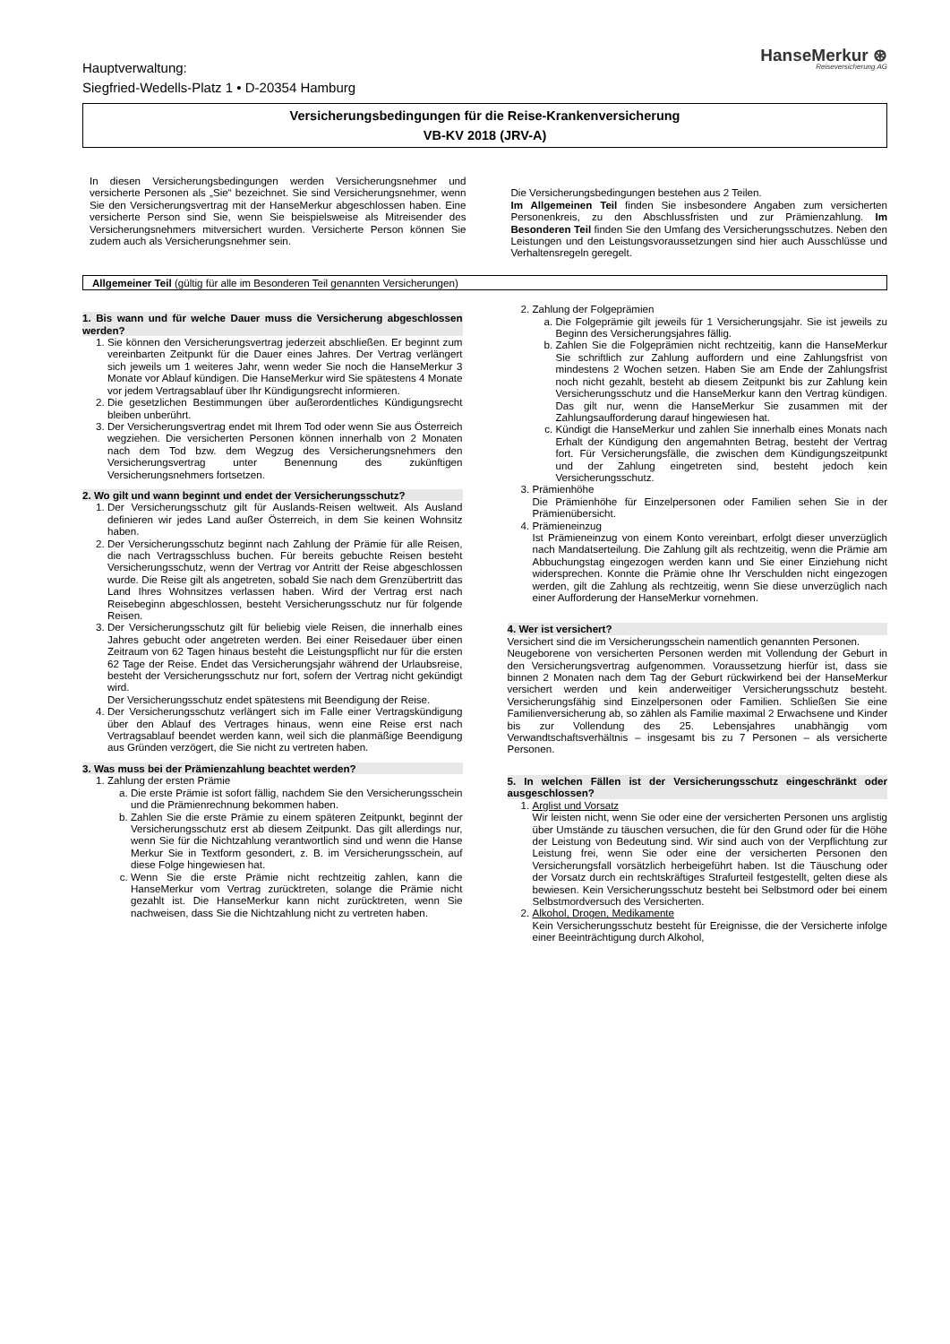Hauptverwaltung:
Siegfried-Wedells-Platz 1 • D-20354 Hamburg
HanseMerkur ⊛
Reiseversicherung AG
Versicherungsbedingungen für die Reise-Krankenversicherung
VB-KV 2018 (JRV-A)
In diesen Versicherungsbedingungen werden Versicherungsnehmer und versicherte Personen als „Sie“ bezeichnet. Sie sind Versicherungsnehmer, wenn Sie den Versicherungsvertrag mit der HanseMerkur abgeschlossen haben. Eine versicherte Person sind Sie, wenn Sie beispielsweise als Mitreisender des Versicherungsnehmers mitversichert wurden. Versicherte Person können Sie zudem auch als Versicherungsnehmer sein.
Die Versicherungsbedingungen bestehen aus 2 Teilen.
Im Allgemeinen Teil finden Sie insbesondere Angaben zum versicherten Personenkreis, zu den Abschlussfristen und zur Prämienzahlung. Im Besonderen Teil finden Sie den Umfang des Versicherungsschutzes. Neben den Leistungen und den Leistungsvoraussetzungen sind hier auch Ausschlüsse und Verhaltensregeln geregelt.
Allgemeiner Teil (gültig für alle im Besonderen Teil genannten Versicherungen)
1. Bis wann und für welche Dauer muss die Versicherung abgeschlossen werden?
1. Sie können den Versicherungsvertrag jederzeit abschließen. Er beginnt zum vereinbarten Zeitpunkt für die Dauer eines Jahres. Der Vertrag verlängert sich jeweils um 1 weiteres Jahr, wenn weder Sie noch die HanseMerkur 3 Monate vor Ablauf kündigen. Die HanseMerkur wird Sie spätestens 4 Monate vor jedem Vertragsablauf über Ihr Kündigungsrecht informieren.
2. Die gesetzlichen Bestimmungen über außerordentliches Kündigungsrecht bleiben unberührt.
3. Der Versicherungsvertrag endet mit Ihrem Tod oder wenn Sie aus Österreich wegziehen. Die versicherten Personen können innerhalb von 2 Monaten nach dem Tod bzw. dem Wegzug des Versicherungsnehmers den Versicherungsvertrag unter Benennung des zukünftigen Versicherungsnehmers fortsetzen.
2. Wo gilt und wann beginnt und endet der Versicherungsschutz?
1. Der Versicherungsschutz gilt für Auslands-Reisen weltweit. Als Ausland definieren wir jedes Land außer Österreich, in dem Sie keinen Wohnsitz haben.
2. Der Versicherungsschutz beginnt nach Zahlung der Prämie für alle Reisen, die nach Vertragsschluss buchen. Für bereits gebuchte Reisen besteht Versicherungsschutz, wenn der Vertrag vor Antritt der Reise abgeschlossen wurde. Die Reise gilt als angetreten, sobald Sie nach dem Grenzübertritt das Land Ihres Wohnsitzes verlassen haben. Wird der Vertrag erst nach Reisebeginn abgeschlossen, besteht Versicherungsschutz nur für folgende Reisen.
3. Der Versicherungsschutz gilt für beliebig viele Reisen, die innerhalb eines Jahres gebucht oder angetreten werden. Bei einer Reisedauer über einen Zeitraum von 62 Tagen hinaus besteht die Leistungspflicht nur für die ersten 62 Tage der Reise. Endet das Versicherungsjahr während der Urlaubsreise, besteht der Versicherungsschutz nur fort, sofern der Vertrag nicht gekündigt wird.
Der Versicherungsschutz endet spätestens mit Beendigung der Reise.
4. Der Versicherungsschutz verlängert sich im Falle einer Vertragskündigung über den Ablauf des Vertrages hinaus, wenn eine Reise erst nach Vertragsablauf beendet werden kann, weil sich die planmäßige Beendigung aus Gründen verzögert, die Sie nicht zu vertreten haben.
3. Was muss bei der Prämienzahlung beachtet werden?
1. Zahlung der ersten Prämie
a. Die erste Prämie ist sofort fällig, nachdem Sie den Versicherungsschein und die Prämienrechnung bekommen haben.
b. Zahlen Sie die erste Prämie zu einem späteren Zeitpunkt, beginnt der Versicherungsschutz erst ab diesem Zeitpunkt. Das gilt allerdings nur, wenn Sie für die Nichtzahlung verantwortlich sind und wenn die Hanse Merkur Sie in Textform gesondert, z. B. im Versicherungsschein, auf diese Folge hingewiesen hat.
c. Wenn Sie die erste Prämie nicht rechtzeitig zahlen, kann die HanseMerkur vom Vertrag zurücktreten, solange die Prämie nicht gezahlt ist. Die HanseMerkur kann nicht zurücktreten, wenn Sie nachweisen, dass Sie die Nichtzahlung nicht zu vertreten haben.
2. Zahlung der Folgeprämien
a. Die Folgeprämie gilt jeweils für 1 Versicherungsjahr. Sie ist jeweils zu Beginn des Versicherungsjahres fällig.
b. Zahlen Sie die Folgeprämien nicht rechtzeitig, kann die HanseMerkur Sie schriftlich zur Zahlung auffordern und eine Zahlungsfrist von mindestens 2 Wochen setzen. Haben Sie am Ende der Zahlungsfrist noch nicht gezahlt, besteht ab diesem Zeitpunkt bis zur Zahlung kein Versicherungsschutz und die HanseMerkur kann den Vertrag kündigen. Das gilt nur, wenn die HanseMerkur Sie zusammen mit der Zahlungsaufforderung darauf hingewiesen hat.
c. Kündigt die HanseMerkur und zahlen Sie innerhalb eines Monats nach Erhalt der Kündigung den angemahnten Betrag, besteht der Vertrag fort. Für Versicherungsfälle, die zwischen dem Kündigungszeitpunkt und der Zahlung eingetreten sind, besteht jedoch kein Versicherungsschutz.
3. Prämienhöhe
Die Prämienhöhe für Einzelpersonen oder Familien sehen Sie in der Prämienübersicht.
4. Prämieneinzug
Ist Prämieneinzug von einem Konto vereinbart, erfolgt dieser unverzüglich nach Mandatserteilung. Die Zahlung gilt als rechtzeitig, wenn die Prämie am Abbuchungstag eingezogen werden kann und Sie einer Einziehung nicht widersprechen. Konnte die Prämie ohne Ihr Verschulden nicht eingezogen werden, gilt die Zahlung als rechtzeitig, wenn Sie diese unverzüglich nach einer Aufforderung der HanseMerkur vornehmen.
4. Wer ist versichert?
Versichert sind die im Versicherungsschein namentlich genannten Personen.
Neugeborene von versicherten Personen werden mit Vollendung der Geburt in den Versicherungsvertrag aufgenommen. Voraussetzung hierfür ist, dass sie binnen 2 Monaten nach dem Tag der Geburt rückwirkend bei der HanseMerkur versichert werden und kein anderweitiger Versicherungsschutz besteht. Versicherungsfähig sind Einzelpersonen oder Familien. Schließen Sie eine Familienversicherung ab, so zählen als Familie maximal 2 Erwachsene und Kinder bis zur Vollendung des 25. Lebensjahres unabhängig vom Verwandtschaftsverhältnis – insgesamt bis zu 7 Personen – als versicherte Personen.
5. In welchen Fällen ist der Versicherungsschutz eingeschränkt oder ausgeschlossen?
1. Arglist und Vorsatz
Wir leisten nicht, wenn Sie oder eine der versicherten Personen uns arglistig über Umstände zu täuschen versuchen, die für den Grund oder für die Höhe der Leistung von Bedeutung sind. Wir sind auch von der Verpflichtung zur Leistung frei, wenn Sie oder eine der versicherten Personen den Versicherungsfall vorsätzlich herbeigeführt haben. Ist die Täuschung oder der Vorsatz durch ein rechtskräftiges Strafurteil festgestellt, gelten diese als bewiesen. Kein Versicherungsschutz besteht bei Selbstmord oder bei einem Selbstmordversuch des Versicherten.
2. Alkohol, Drogen, Medikamente
Kein Versicherungsschutz besteht für Ereignisse, die der Versicherte infolge einer Beeinträchtigung durch Alkohol,